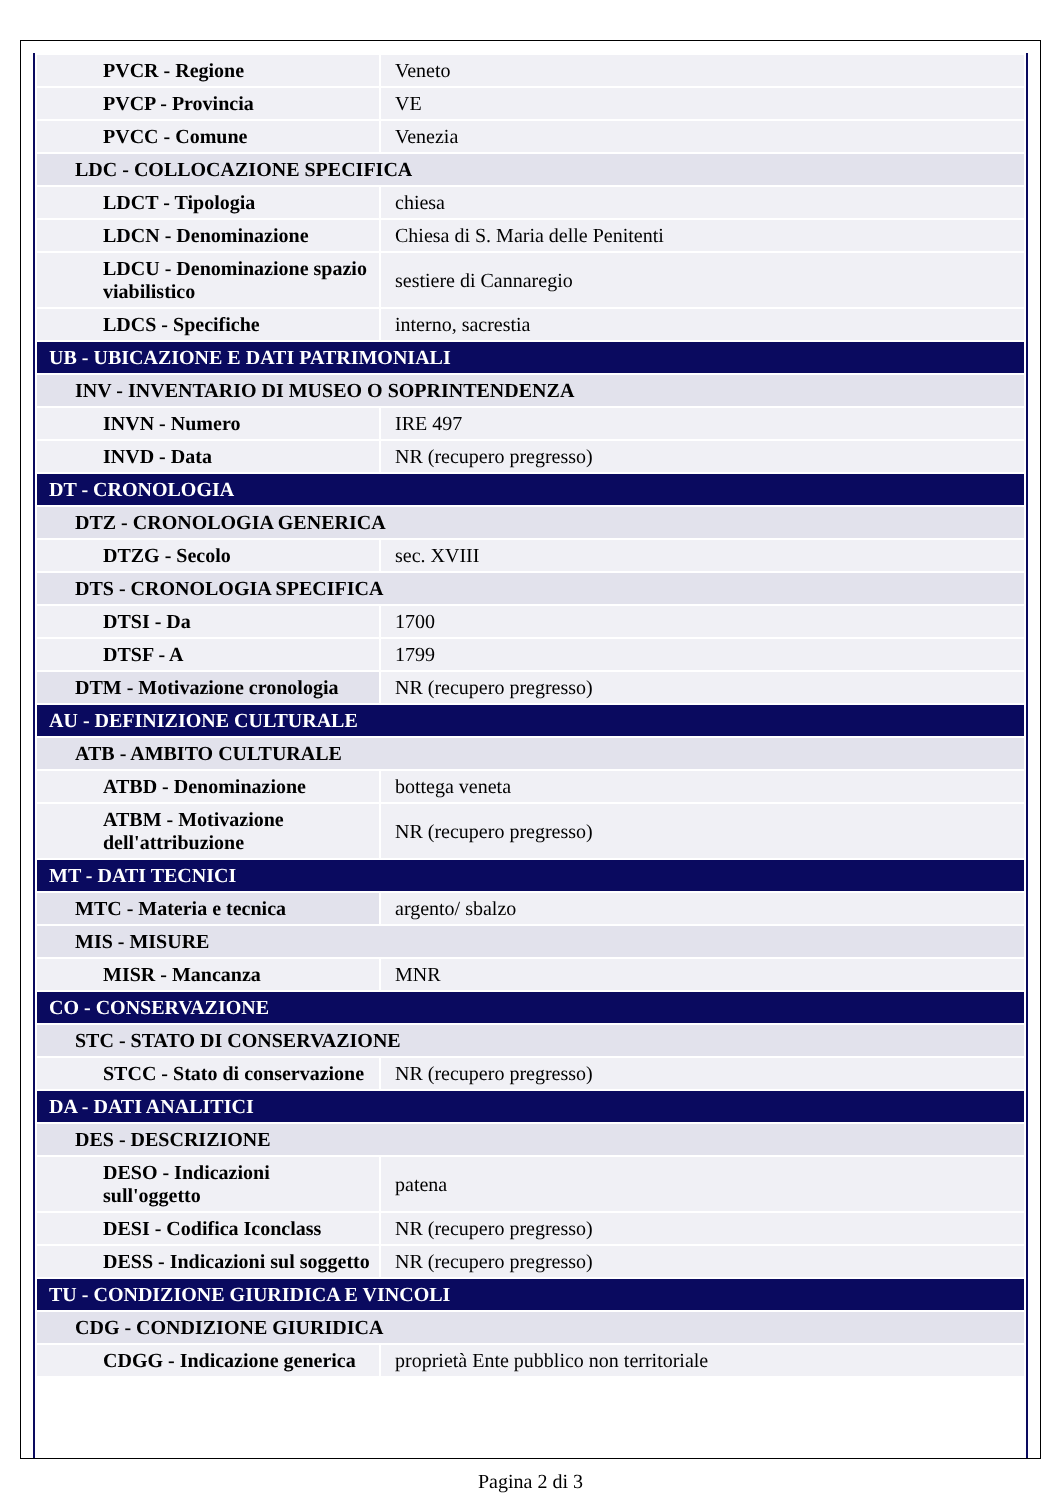| PVCR - Regione | Veneto |
| PVCP - Provincia | VE |
| PVCC - Comune | Venezia |
| LDC - COLLOCAZIONE SPECIFICA | |
| LDCT - Tipologia | chiesa |
| LDCN - Denominazione | Chiesa di S. Maria delle Penitenti |
| LDCU - Denominazione spazio viabilistico | sestiere di Cannaregio |
| LDCS - Specifiche | interno, sacrestia |
| UB - UBICAZIONE E DATI PATRIMONIALI | |
| INV - INVENTARIO DI MUSEO O SOPRINTENDENZA | |
| INVN - Numero | IRE 497 |
| INVD - Data | NR (recupero pregresso) |
| DT - CRONOLOGIA | |
| DTZ - CRONOLOGIA GENERICA | |
| DTZG - Secolo | sec. XVIII |
| DTS - CRONOLOGIA SPECIFICA | |
| DTSI - Da | 1700 |
| DTSF - A | 1799 |
| DTM - Motivazione cronologia | NR (recupero pregresso) |
| AU - DEFINIZIONE CULTURALE | |
| ATB - AMBITO CULTURALE | |
| ATBD - Denominazione | bottega veneta |
| ATBM - Motivazione dell'attribuzione | NR (recupero pregresso) |
| MT - DATI TECNICI | |
| MTC - Materia e tecnica | argento/ sbalzo |
| MIS - MISURE | |
| MISR - Mancanza | MNR |
| CO - CONSERVAZIONE | |
| STC - STATO DI CONSERVAZIONE | |
| STCC - Stato di conservazione | NR (recupero pregresso) |
| DA - DATI ANALITICI | |
| DES - DESCRIZIONE | |
| DESO - Indicazioni sull'oggetto | patena |
| DESI - Codifica Iconclass | NR (recupero pregresso) |
| DESS - Indicazioni sul soggetto | NR (recupero pregresso) |
| TU - CONDIZIONE GIURIDICA E VINCOLI | |
| CDG - CONDIZIONE GIURIDICA | |
| CDGG - Indicazione generica | proprietà Ente pubblico non territoriale |
Pagina 2 di 3